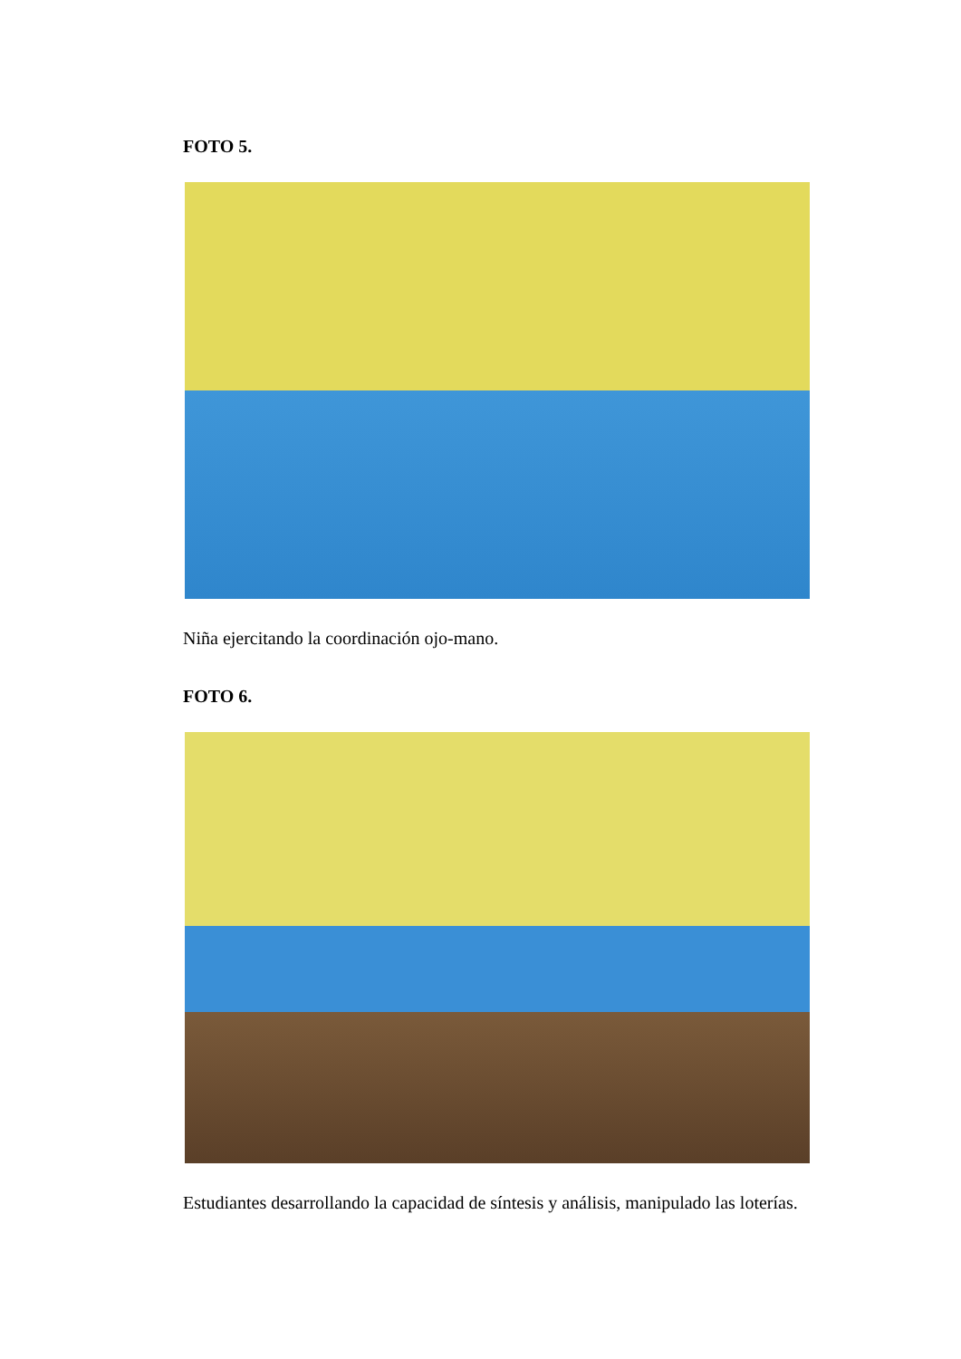FOTO 5.
Niña ejercitando la coordinación ojo-mano.
FOTO 6.
Estudiantes desarrollando la capacidad de síntesis y análisis, manipulado las loterías.